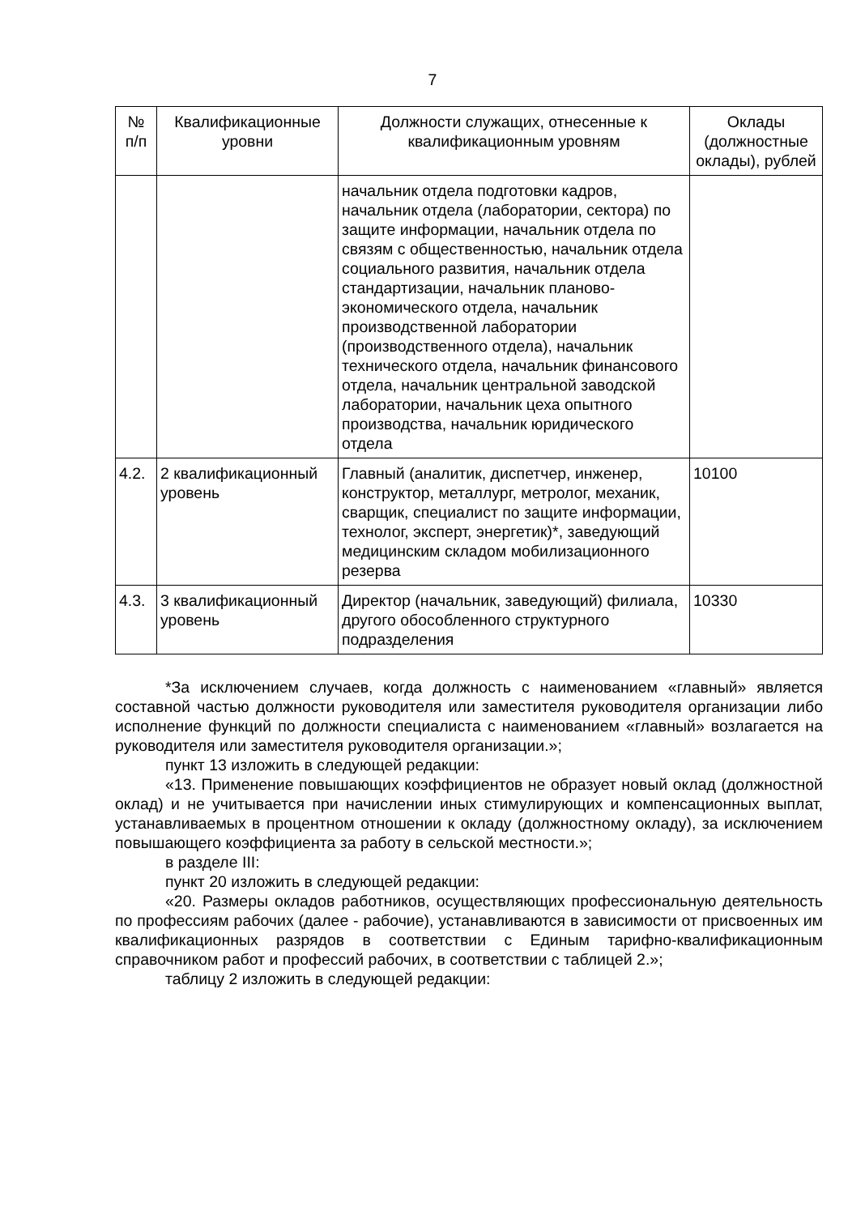7
| № п/п | Квалификационные уровни | Должности служащих, отнесенные к квалификационным уровням | Оклады (должностные оклады), рублей |
| --- | --- | --- | --- |
| | | начальник отдела подготовки кадров, начальник отдела (лаборатории, сектора) по защите информации, начальник отдела по связям с общественностью, начальник отдела социального развития, начальник отдела стандартизации, начальник планово-экономического отдела, начальник производственной лаборатории (производственного отдела), начальник технического отдела, начальник финансового отдела, начальник центральной заводской лаборатории, начальник цеха опытного производства, начальник юридического отдела | |
| 4.2. | 2 квалификационный уровень | Главный (аналитик, диспетчер, инженер, конструктор, металлург, метролог, механик, сварщик, специалист по защите информации, технолог, эксперт, энергетик)*, заведующий медицинским складом мобилизационного резерва | 10100 |
| 4.3. | 3 квалификационный уровень | Директор (начальник, заведующий) филиала, другого обособленного структурного подразделения | 10330 |
*За исключением случаев, когда должность с наименованием «главный» является составной частью должности руководителя или заместителя руководителя организации либо исполнение функций по должности специалиста с наименованием «главный» возлагается на руководителя или заместителя руководителя организации.»;
пункт 13 изложить в следующей редакции:
«13. Применение повышающих коэффициентов не образует новый оклад (должностной оклад) и не учитывается при начислении иных стимулирующих и компенсационных выплат, устанавливаемых в процентном отношении к окладу (должностному окладу), за исключением повышающего коэффициента за работу в сельской местности.»;
в разделе III:
пункт 20 изложить в следующей редакции:
«20. Размеры окладов работников, осуществляющих профессиональную деятельность по профессиям рабочих (далее - рабочие), устанавливаются в зависимости от присвоенных им квалификационных разрядов в соответствии с Единым тарифно-квалификационным справочником работ и профессий рабочих, в соответствии с таблицей 2.»;
таблицу 2 изложить в следующей редакции: